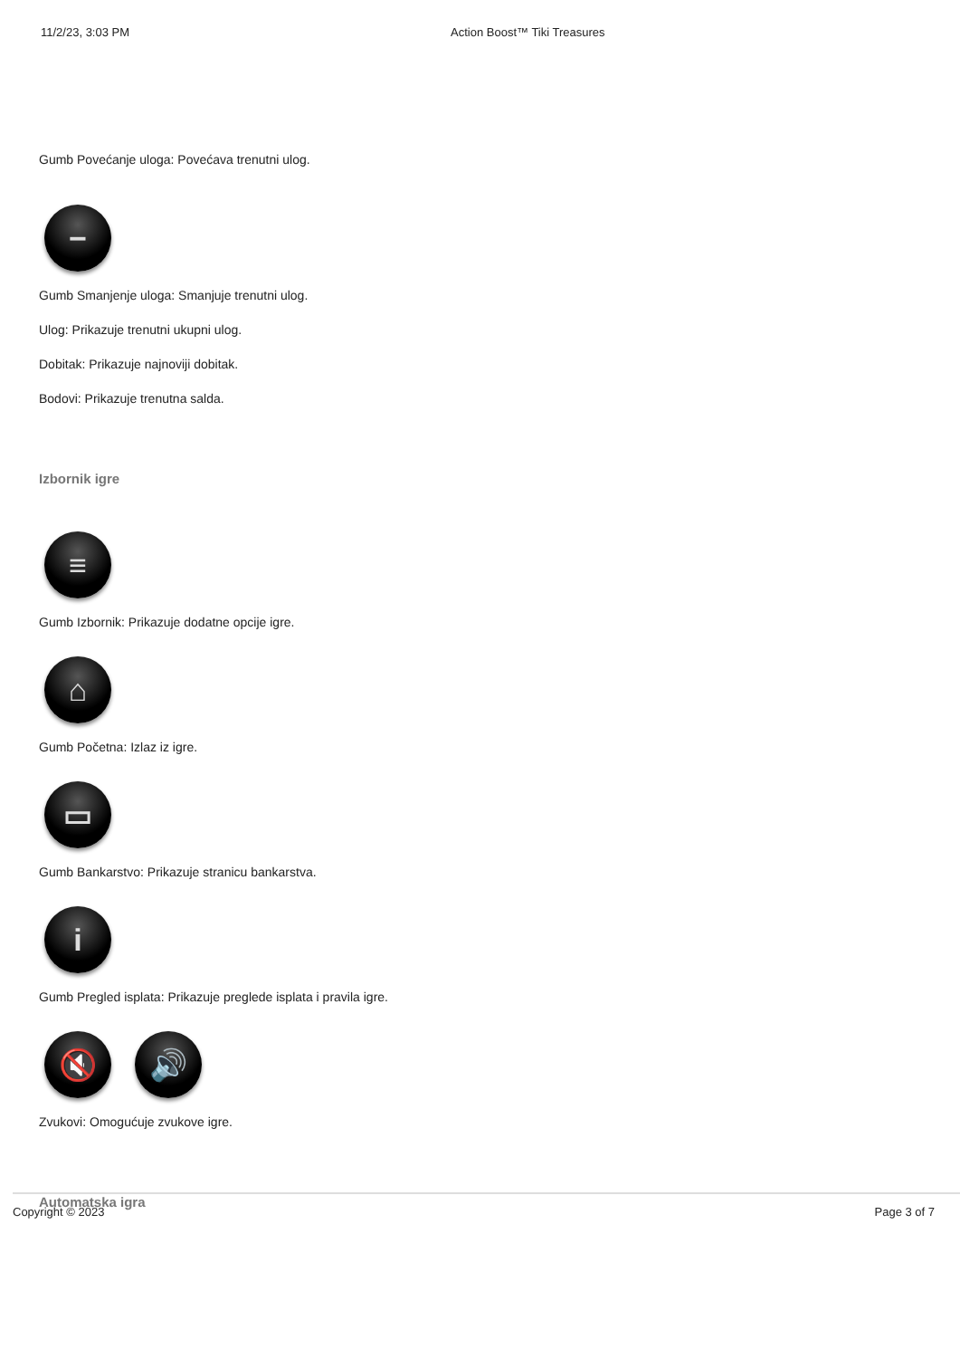11/2/23, 3:03 PM Action Boost™ Tiki Treasures
Gumb Povećanje uloga: Povećava trenutni ulog.
−
Gumb Smanjenje uloga: Smanjuje trenutni ulog.
Ulog: Prikazuje trenutni ukupni ulog.
Dobitak: Prikazuje najnoviji dobitak.
Bodovi: Prikazuje trenutna salda.
Izbornik igre
≡
Gumb Izbornik: Prikazuje dodatne opcije igre.
⌂
Gumb Početna: Izlaz iz igre.
▭
Gumb Bankarstvo: Prikazuje stranicu bankarstva.
i
Gumb Pregled isplata: Prikazuje preglede isplata i pravila igre.
🔇 🔊
Zvukovi: Omogućuje zvukove igre.
Automatska igra
Copyright © 2023 Page 3 of 7